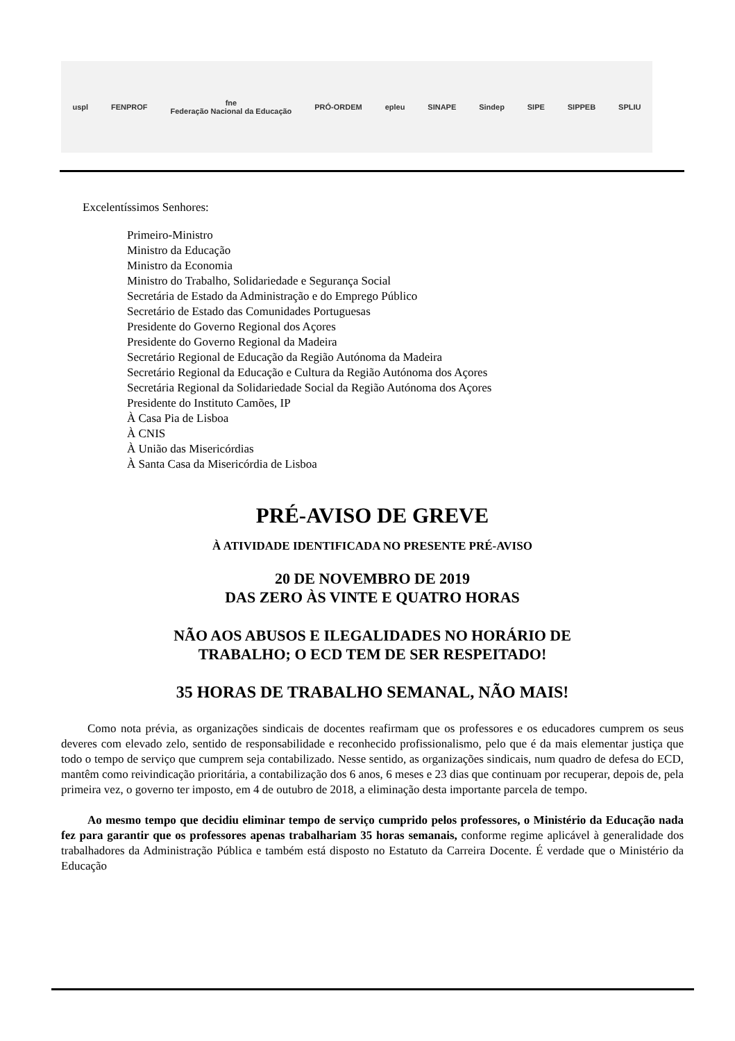uspl FENPROF fne
Federação Nacional da Educação PRÓ-ORDEM epleu SINAPE Sindep SIPE SIPPEB SPLIU
Excelentíssimos Senhores:
Primeiro-Ministro
Ministro da Educação
Ministro da Economia
Ministro do Trabalho, Solidariedade e Segurança Social
Secretária de Estado da Administração e do Emprego Público
Secretário de Estado das Comunidades Portuguesas
Presidente do Governo Regional dos Açores
Presidente do Governo Regional da Madeira
Secretário Regional de Educação da Região Autónoma da Madeira
Secretário Regional da Educação e Cultura da Região Autónoma dos Açores
Secretária Regional da Solidariedade Social da Região Autónoma dos Açores
Presidente do Instituto Camões, IP
À Casa Pia de Lisboa
À CNIS
À União das Misericórdias
À Santa Casa da Misericórdia de Lisboa
PRÉ-AVISO DE GREVE
À ATIVIDADE IDENTIFICADA NO PRESENTE PRÉ-AVISO
20 DE NOVEMBRO DE 2019
DAS ZERO ÀS VINTE E QUATRO HORAS
NÃO AOS ABUSOS E ILEGALIDADES NO HORÁRIO DE
TRABALHO; O ECD TEM DE SER RESPEITADO!
35 HORAS DE TRABALHO SEMANAL, NÃO MAIS!
Como nota prévia, as organizações sindicais de docentes reafirmam que os professores e os educadores cumprem os seus deveres com elevado zelo, sentido de responsabilidade e reconhecido profissionalismo, pelo que é da mais elementar justiça que todo o tempo de serviço que cumprem seja contabilizado. Nesse sentido, as organizações sindicais, num quadro de defesa do ECD, mantêm como reivindicação prioritária, a contabilização dos 6 anos, 6 meses e 23 dias que continuam por recuperar, depois de, pela primeira vez, o governo ter imposto, em 4 de outubro de 2018, a eliminação desta importante parcela de tempo.
Ao mesmo tempo que decidiu eliminar tempo de serviço cumprido pelos professores, o Ministério da Educação nada fez para garantir que os professores apenas trabalhariam 35 horas semanais, conforme regime aplicável à generalidade dos trabalhadores da Administração Pública e também está disposto no Estatuto da Carreira Docente. É verdade que o Ministério da Educação